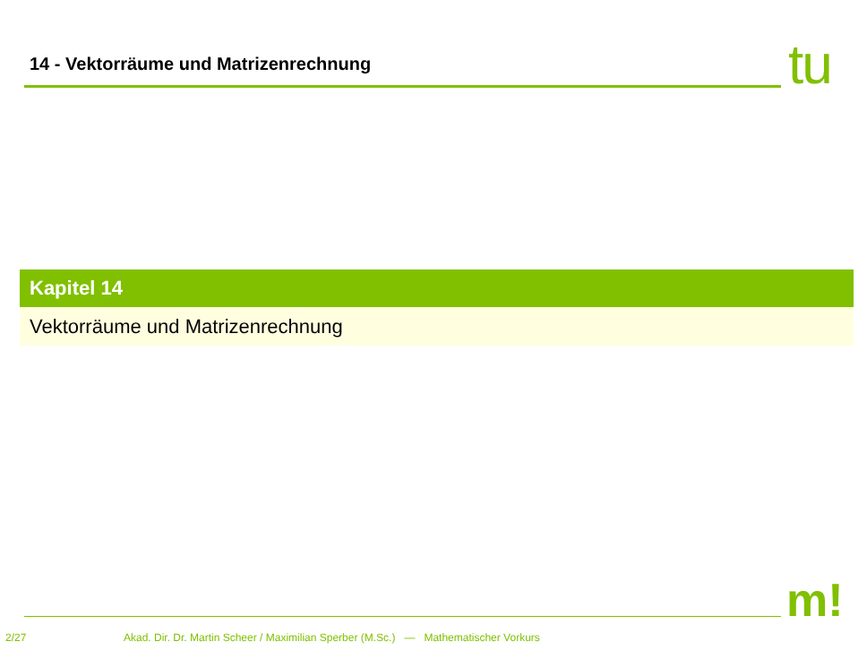14 - Vektorräume und Matrizenrechnung
tu
Kapitel 14
Vektorräume und Matrizenrechnung
m!
2/27 Akad. Dir. Dr. Martin Scheer / Maximilian Sperber (M.Sc.) — Mathematischer Vorkurs